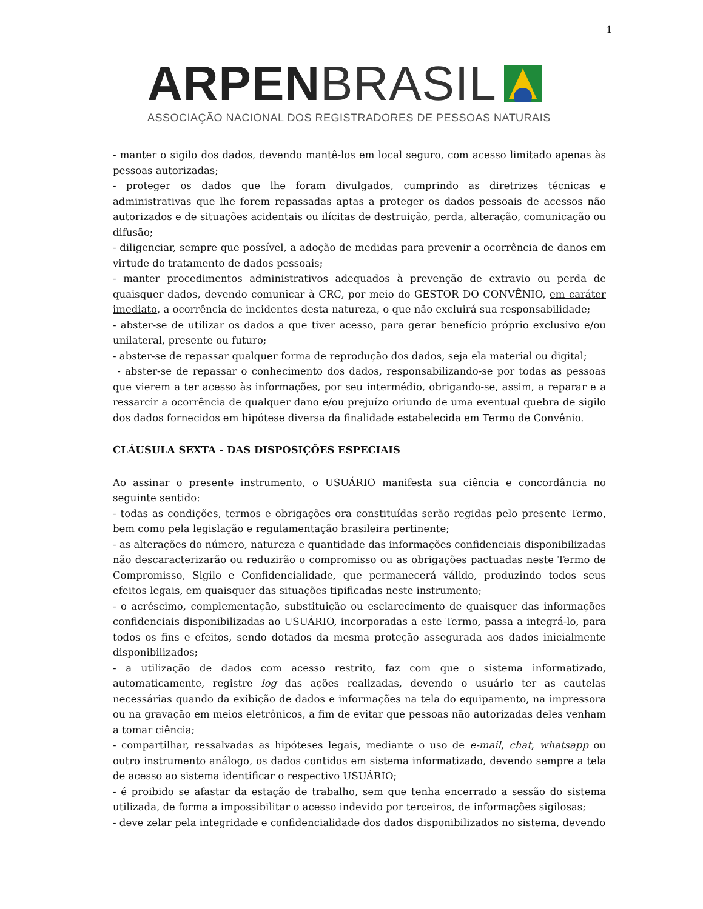1
ARPEN BRASIL
ASSOCIAÇÃO NACIONAL DOS REGISTRADORES DE PESSOAS NATURAIS
- manter o sigilo dos dados, devendo mantê-los em local seguro, com acesso limitado apenas às pessoas autorizadas;
- proteger os dados que lhe foram divulgados, cumprindo as diretrizes técnicas e administrativas que lhe forem repassadas aptas a proteger os dados pessoais de acessos não autorizados e de situações acidentais ou ilícitas de destruição, perda, alteração, comunicação ou difusão;
- diligenciar, sempre que possível, a adoção de medidas para prevenir a ocorrência de danos em virtude do tratamento de dados pessoais;
- manter procedimentos administrativos adequados à prevenção de extravio ou perda de quaisquer dados, devendo comunicar à CRC, por meio do GESTOR DO CONVÊNIO, em caráter imediato, a ocorrência de incidentes desta natureza, o que não excluirá sua responsabilidade;
- abster-se de utilizar os dados a que tiver acesso, para gerar benefício próprio exclusivo e/ou unilateral, presente ou futuro;
- abster-se de repassar qualquer forma de reprodução dos dados, seja ela material ou digital;
- abster-se de repassar o conhecimento dos dados, responsabilizando-se por todas as pessoas que vierem a ter acesso às informações, por seu intermédio, obrigando-se, assim, a reparar e a ressarcir a ocorrência de qualquer dano e/ou prejuízo oriundo de uma eventual quebra de sigilo dos dados fornecidos em hipótese diversa da finalidade estabelecida em Termo de Convênio.
CLÁUSULA SEXTA - DAS DISPOSIÇÕES ESPECIAIS
Ao assinar o presente instrumento, o USUÁRIO manifesta sua ciência e concordância no seguinte sentido:
- todas as condições, termos e obrigações ora constituídas serão regidas pelo presente Termo, bem como pela legislação e regulamentação brasileira pertinente;
- as alterações do número, natureza e quantidade das informações confidenciais disponibilizadas não descaracterizarão ou reduzirão o compromisso ou as obrigações pactuadas neste Termo de Compromisso, Sigilo e Confidencialidade, que permanecerá válido, produzindo todos seus efeitos legais, em quaisquer das situações tipificadas neste instrumento;
- o acréscimo, complementação, substituição ou esclarecimento de quaisquer das informações confidenciais disponibilizadas ao USUÁRIO, incorporadas a este Termo, passa a integrá-lo, para todos os fins e efeitos, sendo dotados da mesma proteção assegurada aos dados inicialmente disponibilizados;
- a utilização de dados com acesso restrito, faz com que o sistema informatizado, automaticamente, registre log das ações realizadas, devendo o usuário ter as cautelas necessárias quando da exibição de dados e informações na tela do equipamento, na impressora ou na gravação em meios eletrônicos, a fim de evitar que pessoas não autorizadas deles venham a tomar ciência;
- compartilhar, ressalvadas as hipóteses legais, mediante o uso de e-mail, chat, whatsapp ou outro instrumento análogo, os dados contidos em sistema informatizado, devendo sempre a tela de acesso ao sistema identificar o respectivo USUÁRIO;
- é proibido se afastar da estação de trabalho, sem que tenha encerrado a sessão do sistema utilizada, de forma a impossibilitar o acesso indevido por terceiros, de informações sigilosas;
- deve zelar pela integridade e confidencialidade dos dados disponibilizados no sistema, devendo